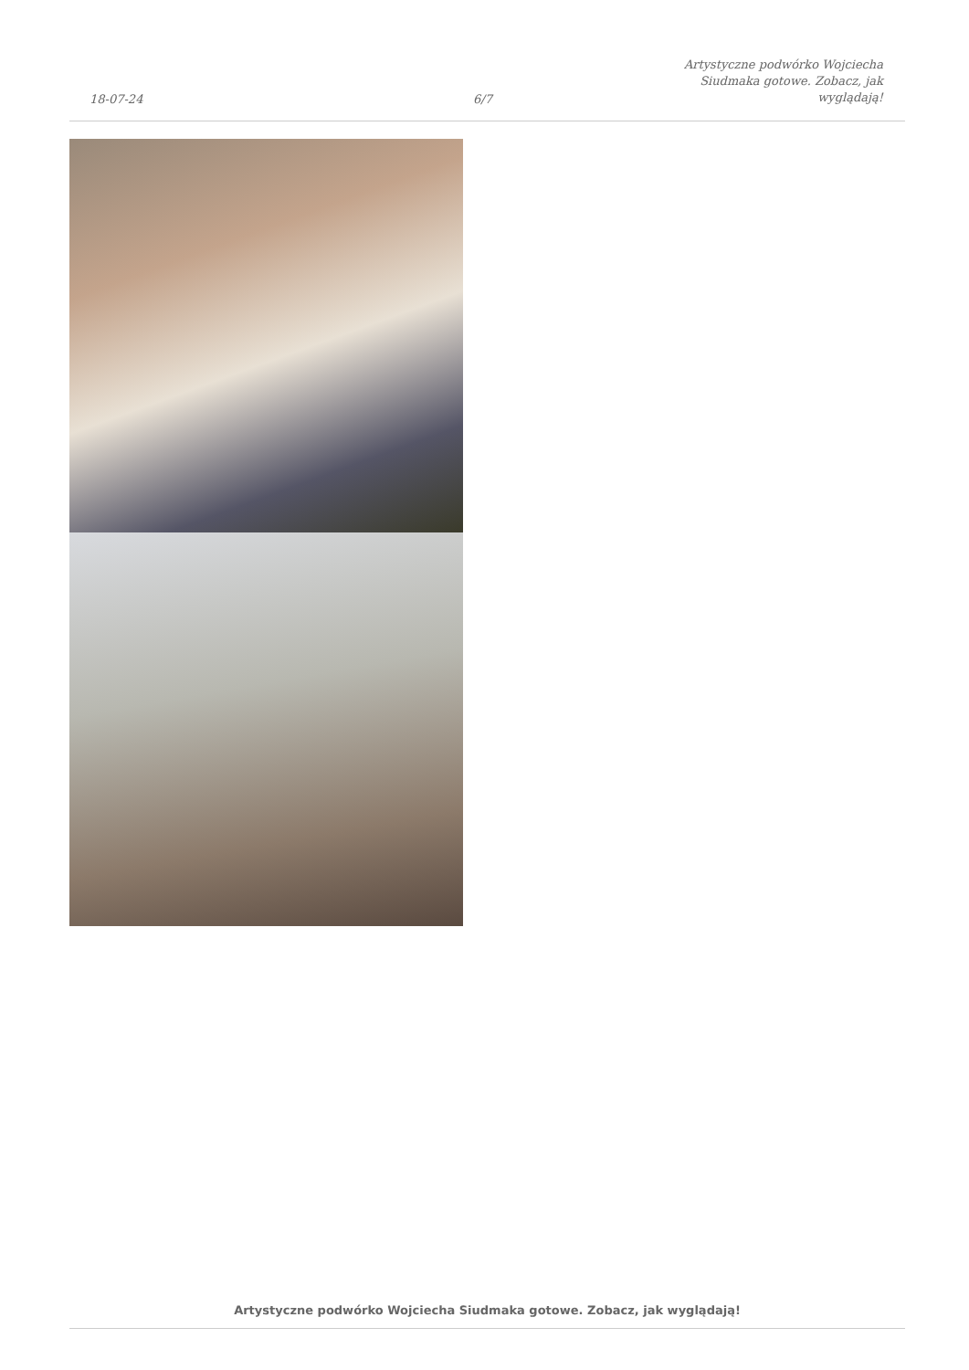18-07-24
6/7
Artystyczne podwórko Wojciecha
Siudmaka gotowe. Zobacz, jak
wyglądają!
Artystyczne podwórko Wojciecha Siudmaka gotowe. Zobacz, jak wyglądają!